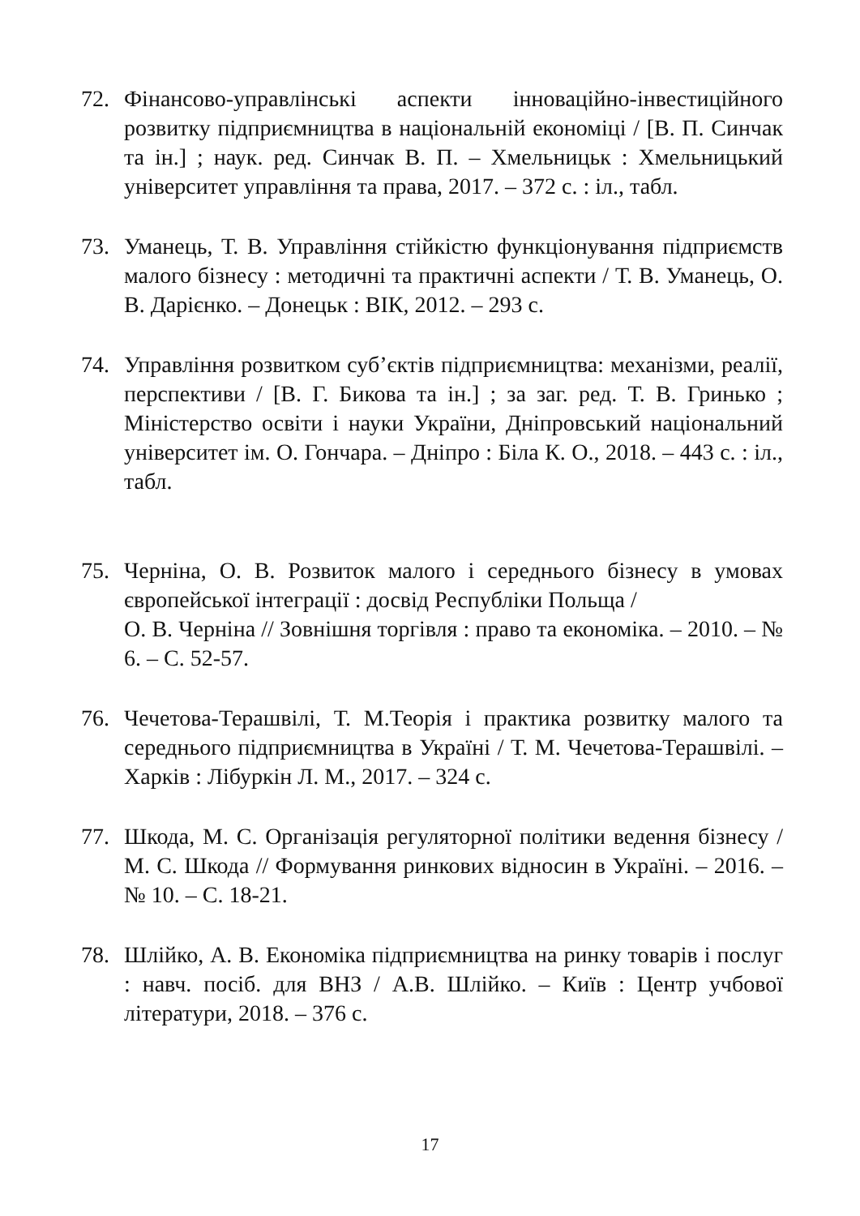72. Фінансово-управлінські аспекти інноваційно-інвестиційного розвитку підприємництва в національній економіці / [В. П. Синчак та ін.] ; наук. ред. Синчак В. П. – Хмельницьк : Хмельницький університет управління та права, 2017. – 372 с. : іл., табл.
73. Уманець, Т. В. Управління стійкістю функціонування підприємств малого бізнесу : методичні та практичні аспекти / Т. В. Уманець, О. В. Дарієнко. – Донецьк : ВІК, 2012. – 293 с.
74. Управління розвитком суб’єктів підприємництва: механізми, реалії, перспективи / [В. Г. Бикова та ін.] ; за заг. ред. Т. В. Гринько ; Міністерство освіти і науки України, Дніпровський національний університет ім. О. Гончара. – Дніпро : Біла К. О., 2018. – 443 с. : іл., табл.
75. Черніна, О. В. Розвиток малого і середнього бізнесу в умовах європейської інтеграції : досвід Республіки Польща /
О. В. Черніна // Зовнішня торгівля : право та економіка. – 2010. – № 6. – С. 52-57.
76. Чечетова-Терашвілі, Т. М.Теорія і практика розвитку малого та середнього підприємництва в Україні / Т. М. Чечетова-Терашвілі. – Харків : Лібуркін Л. М., 2017. – 324 с.
77. Шкода, М. С. Організація регуляторної політики ведення бізнесу / М. С. Шкода // Формування ринкових відносин в Україні. – 2016. – № 10. – С. 18-21.
78. Шлійко, А. В. Економіка підприємництва на ринку товарів і послуг : навч. посіб. для ВНЗ / А.В. Шлійко. – Київ : Центр учбової літератури, 2018. – 376 с.
17